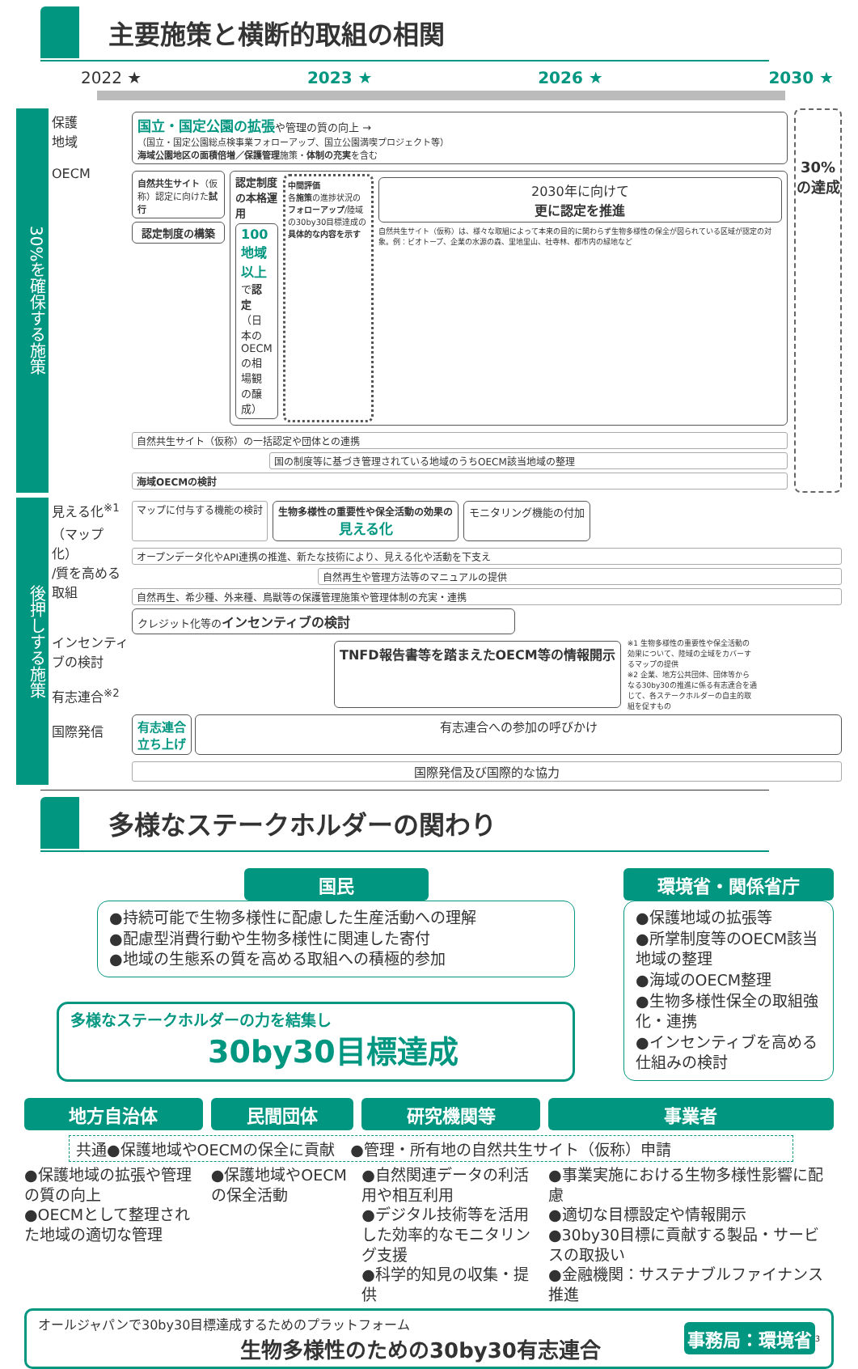主要施策と横断的取組の相関
2022 ★ 2023 ★ 2026 ★ 2030 ★
30%を確保する施策
保護
地域
OECM
国立・国定公園の拡張や管理の質の向上 →
（国立・国定公園総点検事業フォローアップ、国立公園満喫プロジェクト等）
海域公園地区の面積倍増／保護管理施策・体制の充実を含む
自然共生サイト（仮称）認定に向けた試行
認定制度の構築
認定制度の本格運用
100地域以上で認定
（日本のOECMの相場観の醸成）
中間評価
各施策の進捗状況のフォローアップ/陸域の30by30目標達成の具体的な内容を示す
2030年に向けて
更に認定を推進
自然共生サイト（仮称）は、様々な取組によって本来の目的に関わらず生物多様性の保全が図られている区域が認定の対象。例：ビオトープ、企業の水源の森、里地里山、社寺林、都市内の緑地など
自然共生サイト（仮称）の一括認定や団体との連携
国の制度等に基づき管理されている地域のうちOECM該当地域の整理
海域OECMの検討
30%の達成
後押しする施策
見える化<sup>※1</sup>
（マップ化）
/質を高める取組
インセンティブの検討
有志連合<sup>※2</sup>
国際発信
マップに付与する機能の検討 生物多様性の重要性や保全活動の効果の
見える化
モニタリング機能の付加
オープンデータ化やAPI連携の推進、新たな技術により、見える化や活動を下支え
自然再生や管理方法等のマニュアルの提供
自然再生、希少種、外来種、鳥獣等の保護管理施策や管理体制の充実・連携
クレジット化等のインセンティブの検討
TNFD報告書等を踏まえたOECM等の情報開示
※1 生物多様性の重要性や保全活動の効果について、陸域の全域をカバーするマップの提供
※2 企業、地方公共団体、団体等からなる30by30の推進に係る有志連合を通じて、各ステークホルダーの自主的取組を促すもの
有志連合
立ち上げ
有志連合への参加の呼びかけ
国際発信及び国際的な協力
多様なステークホルダーの関わり
国民
●持続可能で生物多様性に配慮した生産活動への理解
●配慮型消費行動や生物多様性に関連した寄付
●地域の生態系の質を高める取組への積極的参加
多様なステークホルダーの力を結集し
30by30目標達成
環境省・関係省庁
●保護地域の拡張等
●所掌制度等のOECM該当地域の整理
●海域のOECM整理
●生物多様性保全の取組強化・連携
●インセンティブを高める仕組みの検討
地方自治体 民間団体 研究機関等 事業者
共通●保護地域やOECMの保全に貢献　●管理・所有地の自然共生サイト（仮称）申請
●保護地域の拡張や管理の質の向上
●OECMとして整理された地域の適切な管理
●保護地域やOECMの保全活動 ●自然関連データの利活用や相互利用
●デジタル技術等を活用した効率的なモニタリング支援
●科学的知見の収集・提供
●事業実施における生物多様性影響に配慮
●適切な目標設定や情報開示
●30by30目標に貢献する製品・サービスの取扱い
●金融機関：サステナブルファイナンス推進
オールジャパンで30by30目標達成するためのプラットフォーム
生物多様性のための30by30有志連合
事務局：環境省
3